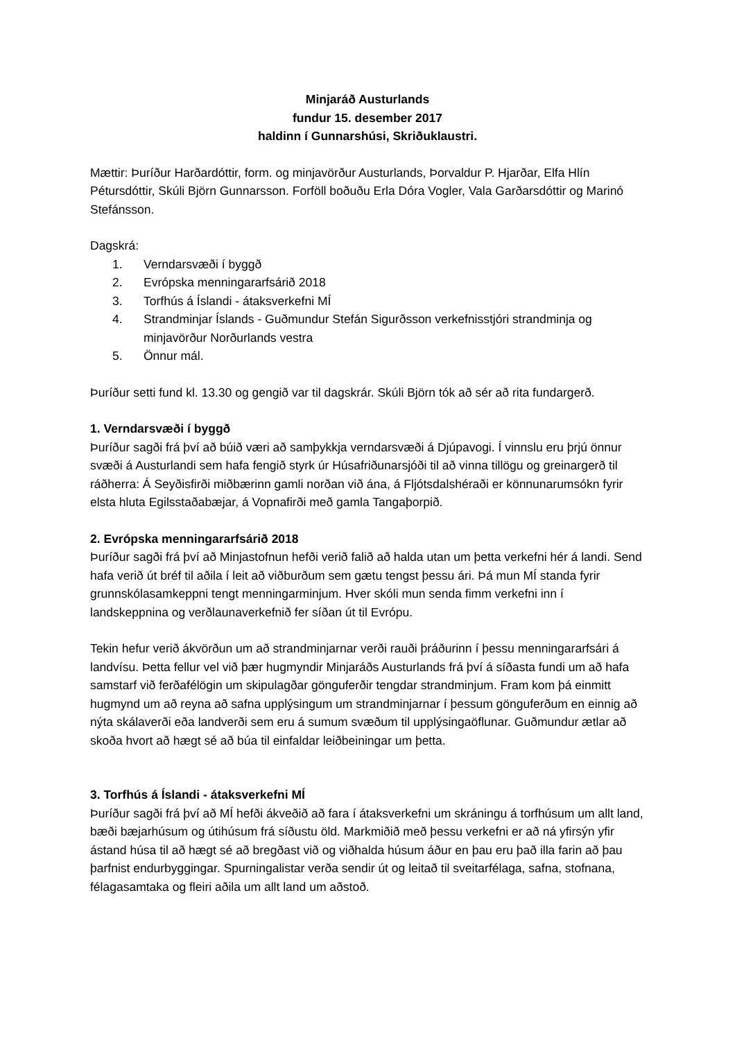Minjaráð Austurlands
fundur 15. desember 2017
haldinn í Gunnarshúsi, Skriðuklaustri.
Mættir: Þuríður Harðardóttir, form. og minjavörður Austurlands, Þorvaldur P. Hjarðar, Elfa Hlín Pétursdóttir, Skúli Björn Gunnarsson. Forföll boðuðu Erla Dóra Vogler, Vala Garðarsdóttir og Marinó Stefánsson.
Dagskrá:
1. Verndarsvæði í byggð
2. Evrópska menningararfsárið 2018
3. Torfhús á Íslandi - átaksverkefni MÍ
4. Strandminjar Íslands - Guðmundur Stefán Sigurðsson verkefnisstjóri strandminja og minjavörður Norðurlands vestra
5. Önnur mál.
Þuríður setti fund kl. 13.30 og gengið var til dagskrár. Skúli Björn tók að sér að rita fundargerð.
1. Verndarsvæði í byggð
Þuríður sagði frá því að búið væri að samþykkja verndarsvæði á Djúpavogi. Í vinnslu eru þrjú önnur svæði á Austurlandi sem hafa fengið styrk úr Húsafriðunarsjóði til að vinna tillögu og greinargerð til ráðherra: Á Seyðisfirði miðbærinn gamli norðan við ána, á Fljótsdalshéraði er könnunarumsókn fyrir elsta hluta Egilsstaðabæjar, á Vopnafirði með gamla Tangaþorpið.
2. Evrópska menningararfsárið 2018
Þuríður sagði frá því að Minjastofnun hefði verið falið að halda utan um þetta verkefni hér á landi. Send hafa verið út bréf til aðila í leit að viðburðum sem gætu tengst þessu ári. Þá mun MÍ standa fyrir grunnskólasamkeppni tengt menningarminjum. Hver skóli mun senda fimm verkefni inn í landskeppnina og verðlaunaverkefnið fer síðan út til Evrópu.
Tekin hefur verið ákvörðun um að strandminjarnar verði rauði þráðurinn í þessu menningararfsári á landvísu. Þetta fellur vel við þær hugmyndir Minjaráðs Austurlands frá því á síðasta fundi um að hafa samstarf við ferðafélögin um skipulagðar gönguferðir tengdar strandminjum. Fram kom þá einmitt hugmynd um að reyna að safna upplýsingum um strandminjarnar í þessum gönguferðum en einnig að nýta skálaverði eða landverði sem eru á sumum svæðum til upplýsingaöflunar. Guðmundur ætlar að skoða hvort að hægt sé að búa til einfaldar leiðbeiningar um þetta.
3. Torfhús á Íslandi - átaksverkefni MÍ
Þuríður sagði frá því að MÍ hefði ákveðið að fara í átaksverkefni um skráningu á torfhúsum um allt land, bæði bæjarhúsum og útihúsum frá síðustu öld. Markmiðið með þessu verkefni er að ná yfirsýn yfir ástand húsa til að hægt sé að bregðast við og viðhalda húsum áður en þau eru það illa farin að þau þarfnist endurbyggingar. Spurningalistar verða sendir út og leitað til sveitarfélaga, safna, stofnana, félagasamtaka og fleiri aðila um allt land um aðstoð.